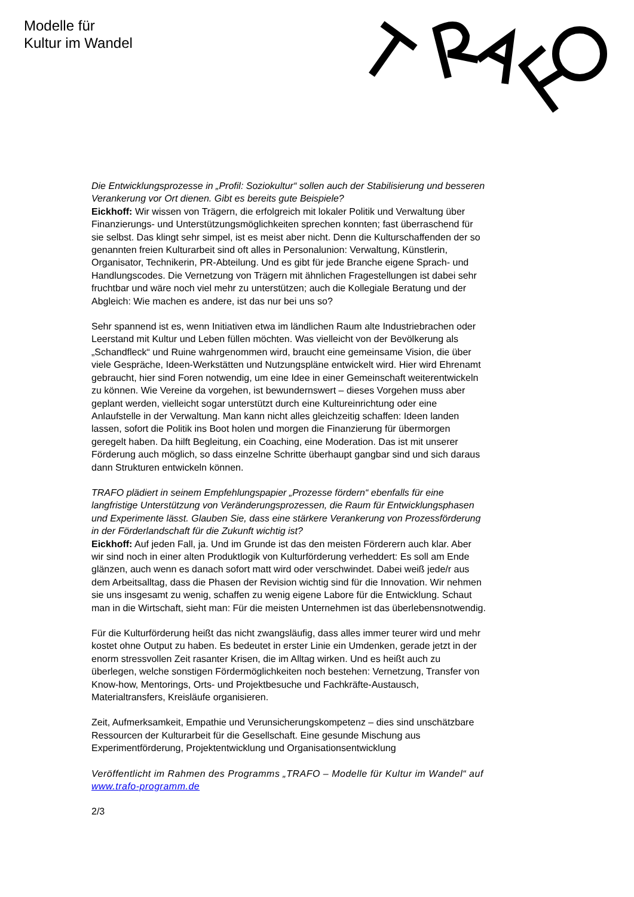Modelle für
Kultur im Wandel
Die Entwicklungsprozesse in „Profil: Soziokultur“ sollen auch der Stabilisierung und besseren Verankerung vor Ort dienen. Gibt es bereits gute Beispiele?
Eickhoff: Wir wissen von Trägern, die erfolgreich mit lokaler Politik und Verwaltung über Finanzierungs- und Unterstützungsmöglichkeiten sprechen konnten; fast überraschend für sie selbst. Das klingt sehr simpel, ist es meist aber nicht. Denn die Kulturschaffenden der so genannten freien Kulturarbeit sind oft alles in Personalunion: Verwaltung, Künstlerin, Organisator, Technikerin, PR-Abteilung. Und es gibt für jede Branche eigene Sprach- und Handlungscodes. Die Vernetzung von Trägern mit ähnlichen Fragestellungen ist dabei sehr fruchtbar und wäre noch viel mehr zu unterstützen; auch die Kollegiale Beratung und der Abgleich: Wie machen es andere, ist das nur bei uns so?
Sehr spannend ist es, wenn Initiativen etwa im ländlichen Raum alte Industriebrachen oder Leerstand mit Kultur und Leben füllen möchten. Was vielleicht von der Bevölkerung als „Schandfleck“ und Ruine wahrgenommen wird, braucht eine gemeinsame Vision, die über viele Gespräche, Ideen-Werkstätten und Nutzungspläne entwickelt wird. Hier wird Ehrenamt gebraucht, hier sind Foren notwendig, um eine Idee in einer Gemeinschaft weiterentwickeln zu können. Wie Vereine da vorgehen, ist bewundernswert – dieses Vorgehen muss aber geplant werden, vielleicht sogar unterstützt durch eine Kultureinrichtung oder eine Anlaufstelle in der Verwaltung. Man kann nicht alles gleichzeitig schaffen: Ideen landen lassen, sofort die Politik ins Boot holen und morgen die Finanzierung für übermorgen geregelt haben. Da hilft Begleitung, ein Coaching, eine Moderation. Das ist mit unserer Förderung auch möglich, so dass einzelne Schritte überhaupt gangbar sind und sich daraus dann Strukturen entwickeln können.
TRAFO plädiert in seinem Empfehlungspapier „Prozesse fördern“ ebenfalls für eine langfristige Unterstützung von Veränderungsprozessen, die Raum für Entwicklungsphasen und Experimente lässt. Glauben Sie, dass eine stärkere Verankerung von Prozessförderung in der Förderlandschaft für die Zukunft wichtig ist?
Eickhoff: Auf jeden Fall, ja. Und im Grunde ist das den meisten Förderern auch klar. Aber wir sind noch in einer alten Produktlogik von Kulturförderung verheddert: Es soll am Ende glänzen, auch wenn es danach sofort matt wird oder verschwindet. Dabei weiß jede/r aus dem Arbeitsalltag, dass die Phasen der Revision wichtig sind für die Innovation. Wir nehmen sie uns insgesamt zu wenig, schaffen zu wenig eigene Labore für die Entwicklung. Schaut man in die Wirtschaft, sieht man: Für die meisten Unternehmen ist das überlebensnotwendig.
Für die Kulturförderung heißt das nicht zwangsläufig, dass alles immer teurer wird und mehr kostet ohne Output zu haben. Es bedeutet in erster Linie ein Umdenken, gerade jetzt in der enorm stressvollen Zeit rasanter Krisen, die im Alltag wirken. Und es heißt auch zu überlegen, welche sonstigen Fördermöglichkeiten noch bestehen: Vernetzung, Transfer von Know-how, Mentorings, Orts- und Projektbesuche und Fachkräfte-Austausch, Materialtransfers, Kreisläufe organisieren.
Zeit, Aufmerksamkeit, Empathie und Verunsicherungskompetenz – dies sind unschätzbare Ressourcen der Kulturarbeit für die Gesellschaft. Eine gesunde Mischung aus Experimentförderung, Projektentwicklung und Organisationsentwicklung
Veröffentlicht im Rahmen des Programms „TRAFO – Modelle für Kultur im Wandel“ auf www.trafo-programm.de
2/3